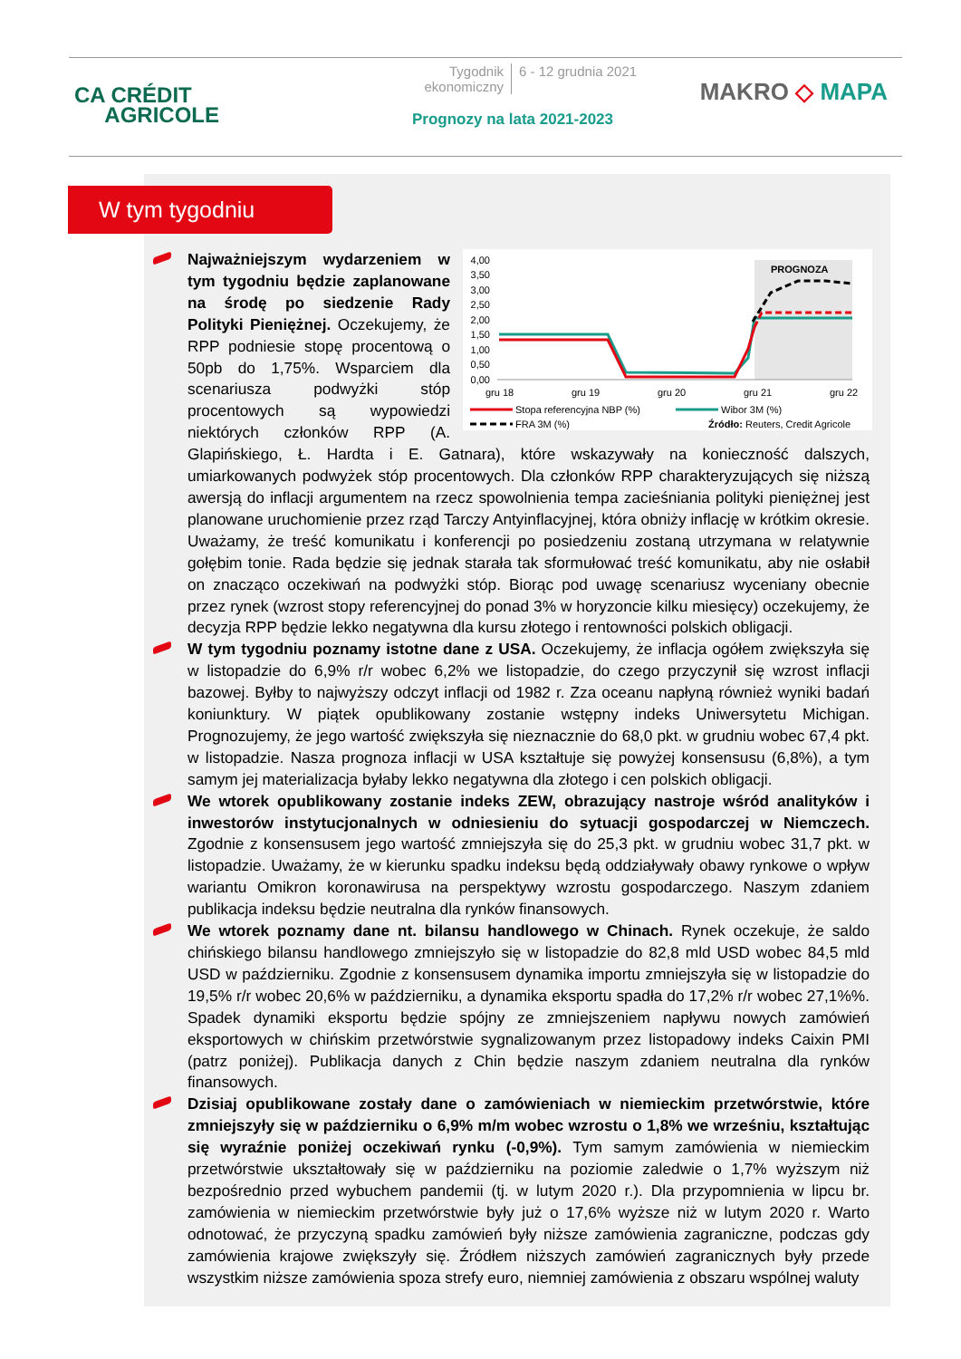CA CRÉDIT
AGRICOLE
Tygodnik ekonomiczny 6 - 12 grudnia 2021
Prognozy na lata 2021-2023
MAKRO ◇ MAPA
W tym tygodniu
PROGNOZA
4,00
3,50
3,00
2,50
2,00
1,50
1,00
0,50
0,00
gru 18
gru 19
gru 20
gru 21
gru 22
Stopa referencyjna NBP (%)
Wibor 3M (%)
FRA 3M (%)
Źródło: Reuters, Credit Agricole
Najważniejszym wydarzeniem w tym tygodniu będzie zaplanowane na środę po siedzenie Rady Polityki Pieniężnej. Oczekujemy, że RPP podniesie stopę procentową o 50pb do 1,75%. Wsparciem dla scenariusza podwyżki stóp procentowych są wypowiedzi niektórych członków RPP (A. Glapińskiego, Ł. Hardta i E. Gatnara), które wskazywały na konieczność dalszych, umiarkowanych podwyżek stóp procentowych. Dla członków RPP charakteryzujących się niższą awersją do inflacji argumentem na rzecz spowolnienia tempa zacieśniania polityki pieniężnej jest planowane uruchomienie przez rząd Tarczy Antyinflacyjnej, która obniży inflację w krótkim okresie. Uważamy, że treść komunikatu i konferencji po posiedzeniu zostaną utrzymana w relatywnie gołębim tonie. Rada będzie się jednak starała tak sformułować treść komunikatu, aby nie osłabił on znacząco oczekiwań na podwyżki stóp. Biorąc pod uwagę scenariusz wyceniany obecnie przez rynek (wzrost stopy referencyjnej do ponad 3% w horyzoncie kilku miesięcy) oczekujemy, że decyzja RPP będzie lekko negatywna dla kursu złotego i rentowności polskich obligacji.
W tym tygodniu poznamy istotne dane z USA. Oczekujemy, że inflacja ogółem zwiększyła się w listopadzie do 6,9% r/r wobec 6,2% we listopadzie, do czego przyczynił się wzrost inflacji bazowej. Byłby to najwyższy odczyt inflacji od 1982 r. Zza oceanu napłyną również wyniki badań koniunktury. W piątek opublikowany zostanie wstępny indeks Uniwersytetu Michigan. Prognozujemy, że jego wartość zwiększyła się nieznacznie do 68,0 pkt. w grudniu wobec 67,4 pkt. w listopadzie. Nasza prognoza inflacji w USA kształtuje się powyżej konsensusu (6,8%), a tym samym jej materializacja byłaby lekko negatywna dla złotego i cen polskich obligacji.
We wtorek opublikowany zostanie indeks ZEW, obrazujący nastroje wśród analityków i inwestorów instytucjonalnych w odniesieniu do sytuacji gospodarczej w Niemczech. Zgodnie z konsensusem jego wartość zmniejszyła się do 25,3 pkt. w grudniu wobec 31,7 pkt. w listopadzie. Uważamy, że w kierunku spadku indeksu będą oddziaływały obawy rynkowe o wpływ wariantu Omikron koronawirusa na perspektywy wzrostu gospodarczego. Naszym zdaniem publikacja indeksu będzie neutralna dla rynków finansowych.
We wtorek poznamy dane nt. bilansu handlowego w Chinach. Rynek oczekuje, że saldo chińskiego bilansu handlowego zmniejszyło się w listopadzie do 82,8 mld USD wobec 84,5 mld USD w październiku. Zgodnie z konsensusem dynamika importu zmniejszyła się w listopadzie do 19,5% r/r wobec 20,6% w październiku, a dynamika eksportu spadła do 17,2% r/r wobec 27,1%%. Spadek dynamiki eksportu będzie spójny ze zmniejszeniem napływu nowych zamówień eksportowych w chińskim przetwórstwie sygnalizowanym przez listopadowy indeks Caixin PMI (patrz poniżej). Publikacja danych z Chin będzie naszym zdaniem neutralna dla rynków finansowych.
Dzisiaj opublikowane zostały dane o zamówieniach w niemieckim przetwórstwie, które zmniejszyły się w październiku o 6,9% m/m wobec wzrostu o 1,8% we wrześniu, kształtując się wyraźnie poniżej oczekiwań rynku (-0,9%). Tym samym zamówienia w niemieckim przetwórstwie ukształtowały się w październiku na poziomie zaledwie o 1,7% wyższym niż bezpośrednio przed wybuchem pandemii (tj. w lutym 2020 r.). Dla przypomnienia w lipcu br. zamówienia w niemieckim przetwórstwie były już o 17,6% wyższe niż w lutym 2020 r. Warto odnotować, że przyczyną spadku zamówień były niższe zamówienia zagraniczne, podczas gdy zamówienia krajowe zwiększyły się. Źródłem niższych zamówień zagranicznych były przede wszystkim niższe zamówienia spoza strefy euro, niemniej zamówienia z obszaru wspólnej waluty